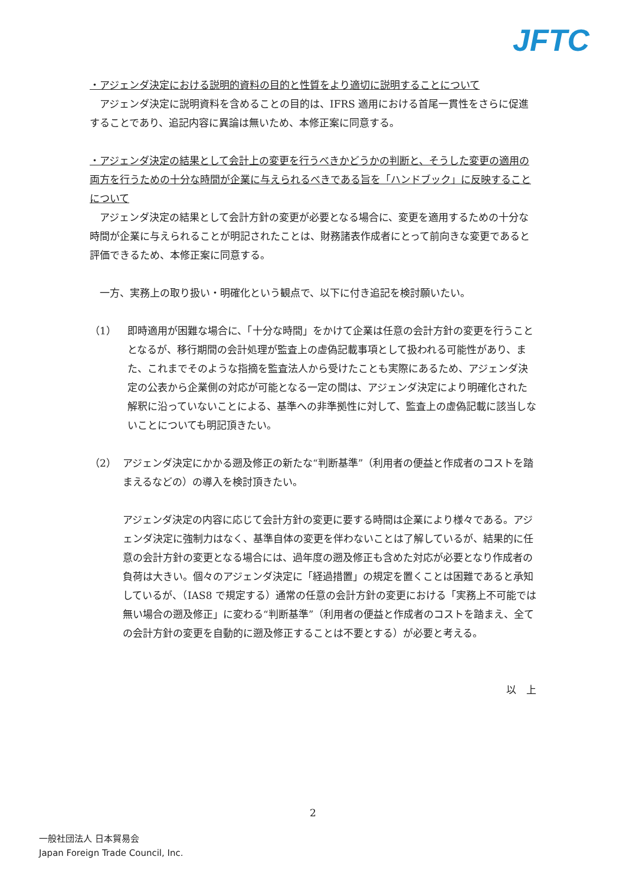JFTC
・アジェンダ決定における説明的資料の目的と性質をより適切に説明することについて
　アジェンダ決定に説明資料を含めることの目的は、IFRS 適用における首尾一貫性をさらに促進することであり、追記内容に異論は無いため、本修正案に同意する。
・アジェンダ決定の結果として会計上の変更を行うべきかどうかの判断と、そうした変更の適用の両方を行うための十分な時間が企業に与えられるべきである旨を「ハンドブック」に反映することについて
　アジェンダ決定の結果として会計方針の変更が必要となる場合に、変更を適用するための十分な時間が企業に与えられることが明記されたことは、財務諸表作成者にとって前向きな変更であると評価できるため、本修正案に同意する。
　一方、実務上の取り扱い・明確化という観点で、以下に付き追記を検討願いたい。
（1） 即時適用が困難な場合に、「十分な時間」をかけて企業は任意の会計方針の変更を行うこととなるが、移行期間の会計処理が監査上の虚偽記載事項として扱われる可能性があり、また、これまでそのような指摘を監査法人から受けたことも実際にあるため、アジェンダ決定の公表から企業側の対応が可能となる一定の間は、アジェンダ決定により明確化された解釈に沿っていないことによる、基準への非準拠性に対して、監査上の虚偽記載に該当しないことについても明記頂きたい。
（2） アジェンダ決定にかかる遡及修正の新たな“判断基準”（利用者の便益と作成者のコストを踏まえるなどの）の導入を検討頂きたい。
アジェンダ決定の内容に応じて会計方針の変更に要する時間は企業により様々である。アジェンダ決定に強制力はなく、基準自体の変更を伴わないことは了解しているが、結果的に任意の会計方針の変更となる場合には、過年度の遡及修正も含めた対応が必要となり作成者の負荷は大きい。個々のアジェンダ決定に「経過措置」の規定を置くことは困難であると承知しているが、（IAS8 で規定する）通常の任意の会計方針の変更における「実務上不可能では無い場合の遡及修正」に変わる“判断基準”（利用者の便益と作成者のコストを踏まえ、全ての会計方針の変更を自動的に遡及修正することは不要とする）が必要と考える。
以　上
2
一般社団法人 日本貿易会
Japan Foreign Trade Council, Inc.